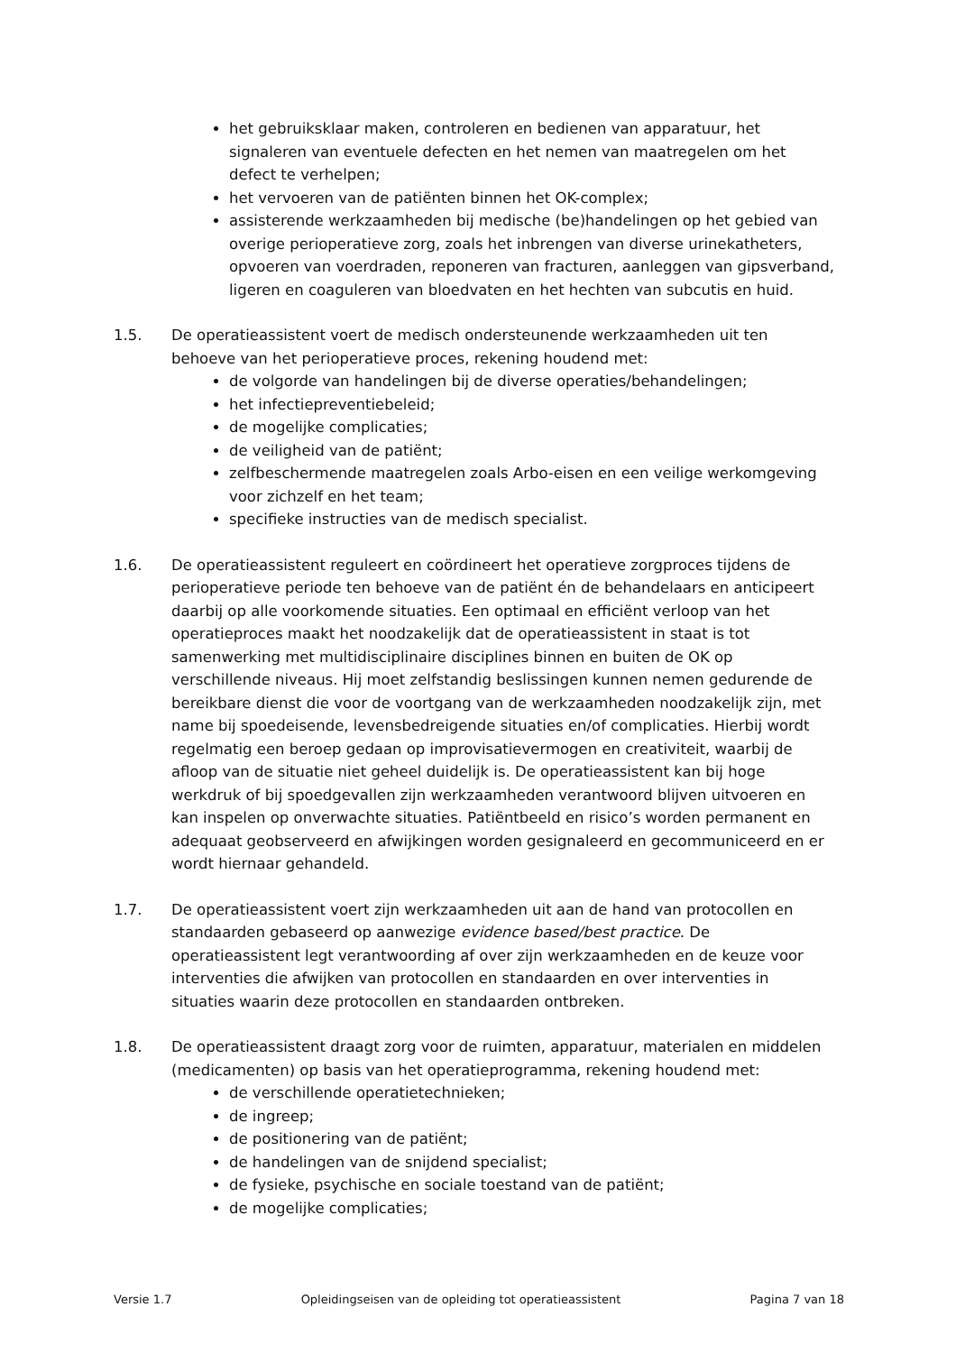het gebruiksklaar maken, controleren en bedienen van apparatuur, het signaleren van eventuele defecten en het nemen van maatregelen om het defect te verhelpen;
het vervoeren van de patiënten binnen het OK-complex;
assisterende werkzaamheden bij medische (be)handelingen op het gebied van overige perioperatieve zorg, zoals het inbrengen van diverse urinekatheters, opvoeren van voerdraden, reponeren van fracturen, aanleggen van gipsverband, ligeren en coaguleren van bloedvaten en het hechten van subcutis en huid.
1.5. De operatieassistent voert de medisch ondersteunende werkzaamheden uit ten behoeve van het perioperatieve proces, rekening houdend met:
de volgorde van handelingen bij de diverse operaties/behandelingen;
het infectiepreventiebeleid;
de mogelijke complicaties;
de veiligheid van de patiënt;
zelfbeschermende maatregelen zoals Arbo-eisen en een veilige werkomgeving voor zichzelf en het team;
specifieke instructies van de medisch specialist.
1.6. De operatieassistent reguleert en coördineert het operatieve zorgproces tijdens de perioperatieve periode ten behoeve van de patiënt én de behandelaars en anticipeert daarbij op alle voorkomende situaties. Een optimaal en efficiënt verloop van het operatieproces maakt het noodzakelijk dat de operatieassistent in staat is tot samenwerking met multidisciplinaire disciplines binnen en buiten de OK op verschillende niveaus. Hij moet zelfstandig beslissingen kunnen nemen gedurende de bereikbare dienst die voor de voortgang van de werkzaamheden noodzakelijk zijn, met name bij spoedeisende, levensbedreigende situaties en/of complicaties. Hierbij wordt regelmatig een beroep gedaan op improvisatievermogen en creativiteit, waarbij de afloop van de situatie niet geheel duidelijk is. De operatieassistent kan bij hoge werkdruk of bij spoedgevallen zijn werkzaamheden verantwoord blijven uitvoeren en kan inspelen op onverwachte situaties. Patiëntbeeld en risico’s worden permanent en adequaat geobserveerd en afwijkingen worden gesignaleerd en gecommuniceerd en er wordt hiernaar gehandeld.
1.7. De operatieassistent voert zijn werkzaamheden uit aan de hand van protocollen en standaarden gebaseerd op aanwezige evidence based/best practice. De operatieassistent legt verantwoording af over zijn werkzaamheden en de keuze voor interventies die afwijken van protocollen en standaarden en over interventies in situaties waarin deze protocollen en standaarden ontbreken.
1.8. De operatieassistent draagt zorg voor de ruimten, apparatuur, materialen en middelen (medicamenten) op basis van het operatieprogramma, rekening houdend met:
de verschillende operatietechnieken;
de ingreep;
de positionering van de patiënt;
de handelingen van de snijdend specialist;
de fysieke, psychische en sociale toestand van de patiënt;
de mogelijke complicaties;
Versie 1.7 Opleidingseisen van de opleiding tot operatieassistent Pagina 7 van 18